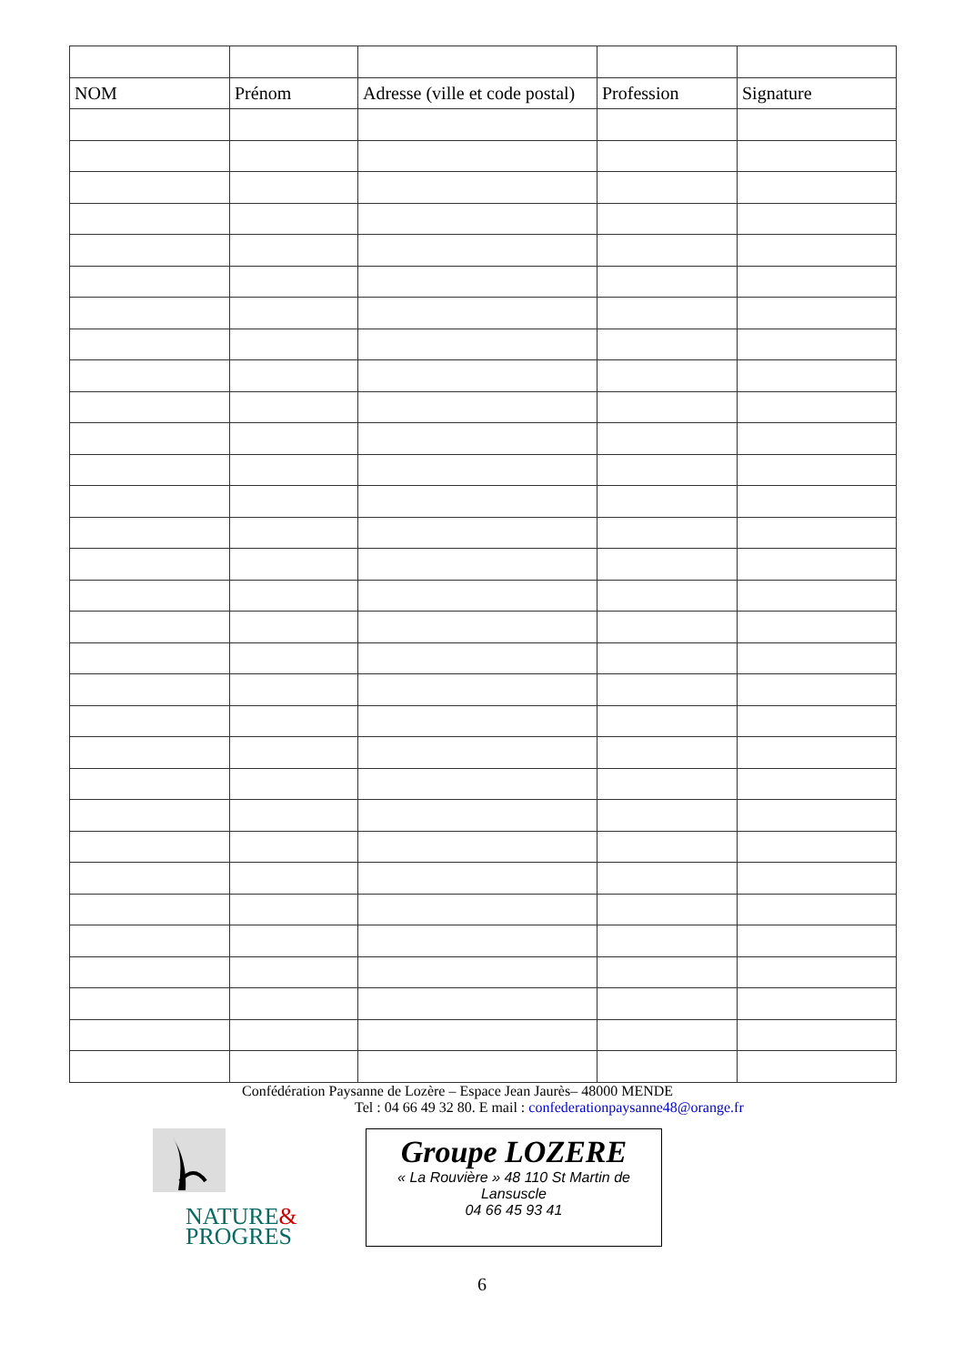| NOM | Prénom | Adresse (ville et code postal) | Profession | Signature |
Confédération Paysanne de Lozère – Espace Jean Jaurès– 48000 MENDE
Tel : 04 66 49 32 80. E mail : confederationpaysanne48@orange.fr
NATURE&
PROGRES
Groupe LOZERE
« La Rouvière » 48 110 St Martin de
Lansuscle
04 66 45 93 41
6